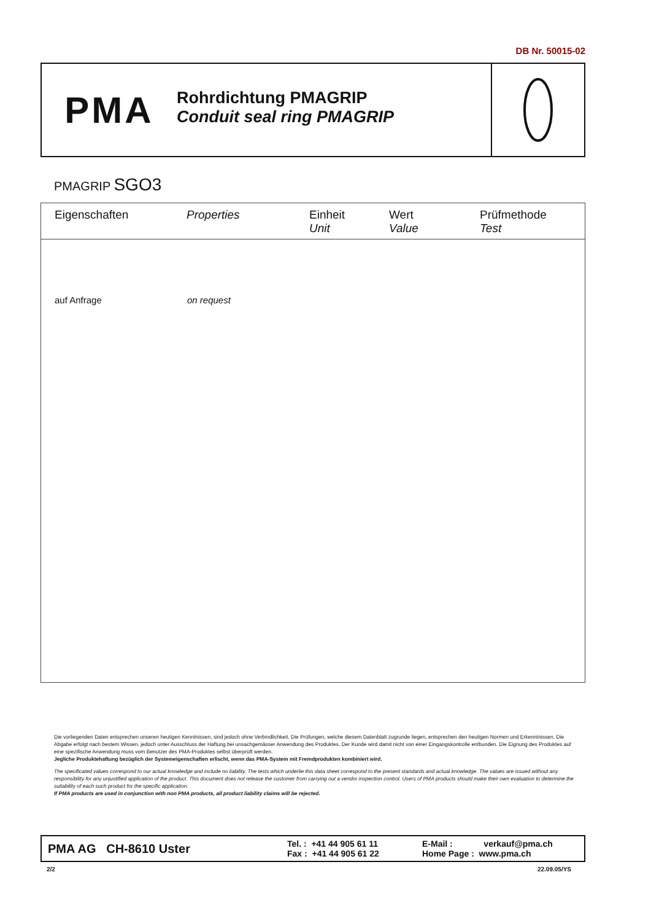DB Nr. 50015-02
PMA
Rohrdichtung PMAGRIP
Conduit seal ring PMAGRIP
PMAGRIP SGO3
| Eigenschaften | Properties | Einheit Unit | Wert Value | Prüfmethode Test |
| --- | --- | --- | --- | --- |
| auf Anfrage | on request | | | |
Die vorliegenden Daten entsprechen unseren heutigen Kenntnissen, sind jedoch ohne Verbindlichkeit. Die Prüfungen, welche diesem Datenblatt zugrunde liegen, entsprechen den heutigen Normen und Erkenntnissen. Die Abgabe erfolgt nach bestem Wissen, jedoch unter Ausschluss der Haftung bei unsachgemässer Anwendung des Produktes. Der Kunde wird damit nicht von einer Eingangskontrolle entbunden. Die Eignung des Produktes auf eine spezifische Anwendung muss vom Benutzer des PMA-Produktes selbst überprüft werden.
Jegliche Produktehaftung bezüglich der Systemeigenschaften erlischt, wenn das PMA-System mit Fremdprodukten kombiniert wird.
The specificated values correspond to our actual knowledge and include no liability. The tests which underlie this data sheet correspond to the present standards and actual knowledge. The values are issued without any responsibility for any unjustified application of the product. This document does not release the customer from carrying out a vendor inspection control. Users of PMA products should make their own evaluation to determine the suitability of each such product for the specific application.
If PMA products are used in conjunction with non PMA products, all product liability claims will be rejected.
PMA AG CH-8610 Uster
Tel. : +41 44 905 61 11
Fax : +41 44 905 61 22
E-Mail : verkauf@pma.ch
Home Page : www.pma.ch
2/2 22.09.05/YS